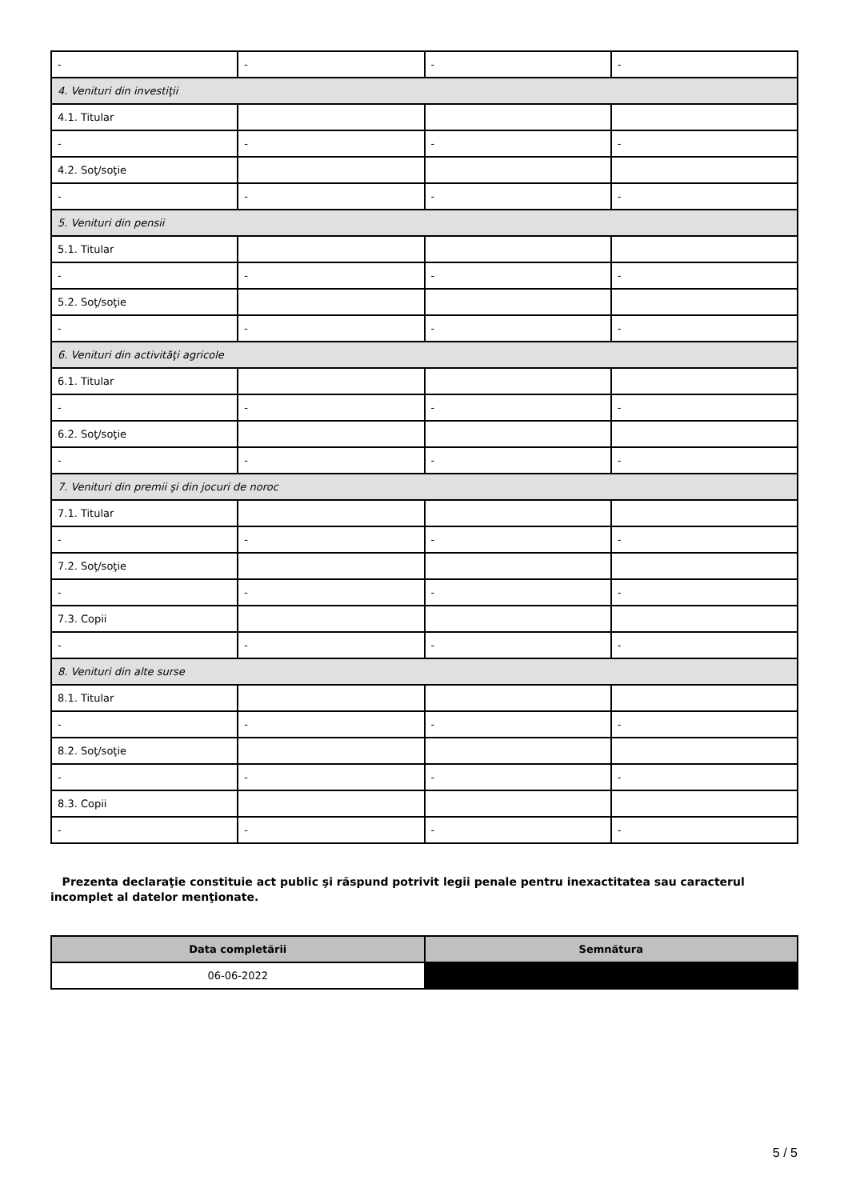| - | - | - | - |
| 4. Venituri din investiţii | | | |
| 4.1. Titular | | | |
| - | - | - | - |
| 4.2. Soţ/soţie | | | |
| - | - | - | - |
| 5. Venituri din pensii | | | |
| 5.1. Titular | | | |
| - | - | - | - |
| 5.2. Soţ/soţie | | | |
| - | - | - | - |
| 6. Venituri din activităţi agricole | | | |
| 6.1. Titular | | | |
| - | - | - | - |
| 6.2. Soţ/soţie | | | |
| - | - | - | - |
| 7. Venituri din premii şi din jocuri de noroc | | | |
| 7.1. Titular | | | |
| - | - | - | - |
| 7.2. Soţ/soţie | | | |
| - | - | - | - |
| 7.3. Copii | | | |
| - | - | - | - |
| 8. Venituri din alte surse | | | |
| 8.1. Titular | | | |
| - | - | - | - |
| 8.2. Soţ/soţie | | | |
| - | - | - | - |
| 8.3. Copii | | | |
| - | - | - | - |
Prezenta declaraţie constituie act public şi răspund potrivit legii penale pentru inexactitatea sau caracterul incomplet al datelor menţionate.
| Data completării | Semnătura |
| --- | --- |
| 06-06-2022 | |
5 / 5